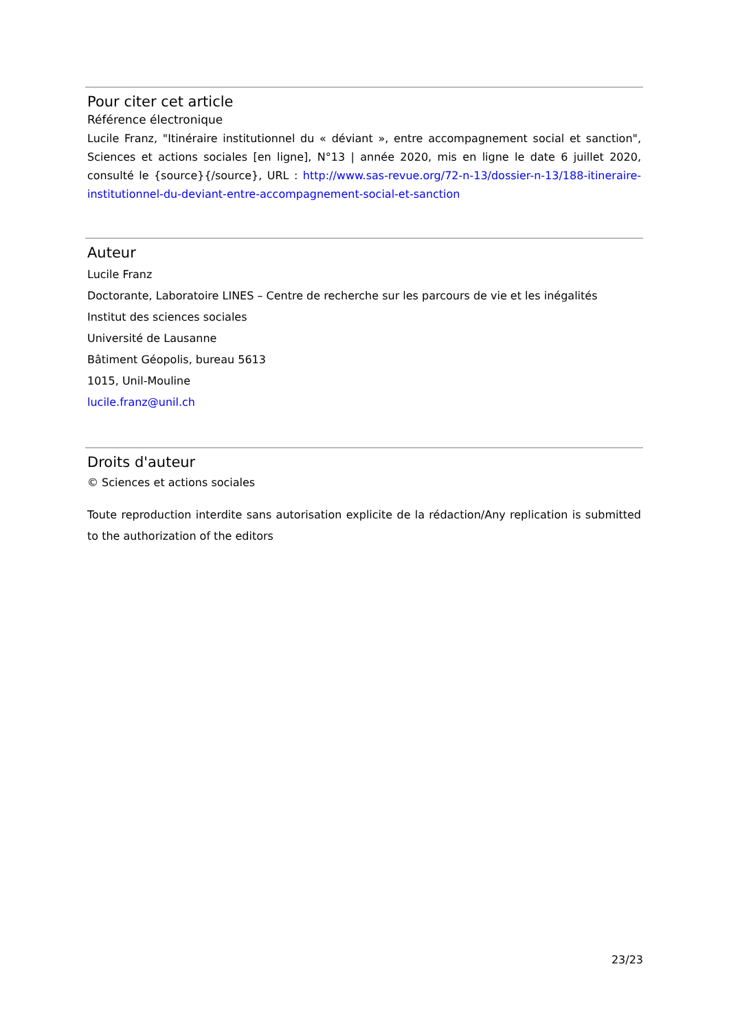Pour citer cet article
Référence électronique
Lucile Franz, "Itinéraire institutionnel du « déviant », entre accompagnement social et sanction", Sciences et actions sociales [en ligne], N°13 | année 2020, mis en ligne le date 6 juillet 2020, consulté le {source}{/source}, URL : http://www.sas-revue.org/72-n-13/dossier-n-13/188-itineraire-institutionnel-du-deviant-entre-accompagnement-social-et-sanction
Auteur
Lucile Franz
Doctorante, Laboratoire LINES – Centre de recherche sur les parcours de vie et les inégalités
Institut des sciences sociales
Université de Lausanne
Bâtiment Géopolis, bureau 5613
1015, Unil-Mouline
lucile.franz@unil.ch
Droits d'auteur
© Sciences et actions sociales
Toute reproduction interdite sans autorisation explicite de la rédaction/Any replication is submitted to the authorization of the editors
23/23